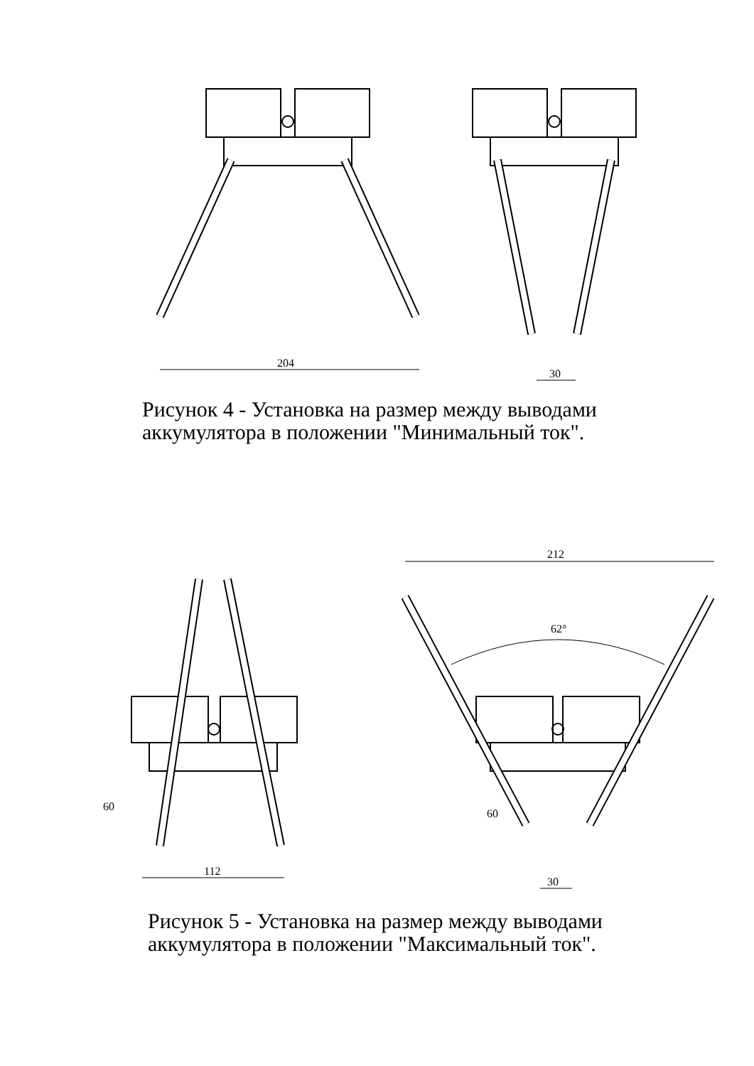204
30
Рисунок 4 - Установка на размер между выводами
аккумулятора в положении "Минимальный ток".
212
62°
112
30
60
60
Рисунок 5 - Установка на размер между выводами
аккумулятора в положении "Максимальный ток".